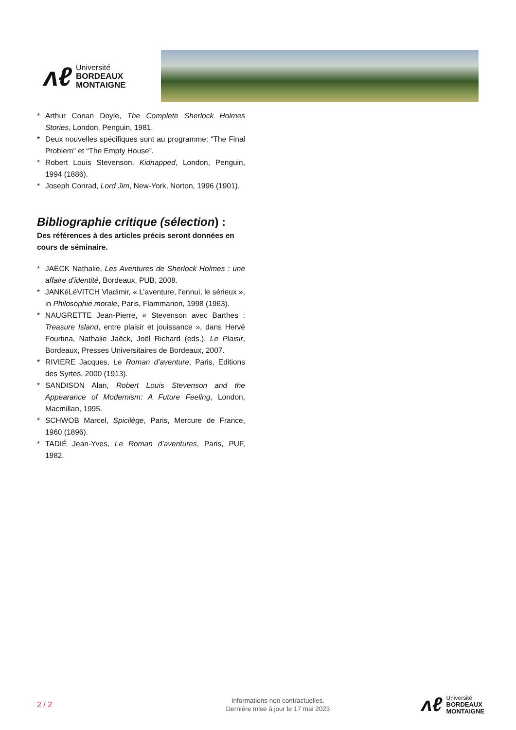ʌℓ
Université
BORDEAUX
MONTAIGNE
* Arthur Conan Doyle, The Complete Sherlock Holmes Stories, London, Penguin, 1981.
* Deux nouvelles spécifiques sont au programme: “The Final Problem” et “The Empty House”.
* Robert Louis Stevenson, Kidnapped, London, Penguin, 1994 (1886).
* Joseph Conrad, Lord Jim, New-York, Norton, 1996 (1901).
Bibliographie critique (sélection) :
Des références à des articles précis seront données en cours de séminaire.
* JAËCK Nathalie, Les Aventures de Sherlock Holmes : une affaire d’identité, Bordeaux, PUB, 2008.
* JANKéLéVITCH Vladimir, « L’aventure, l’ennui, le sérieux », in Philosophie morale, Paris, Flammarion, 1998 (1963).
* NAUGRETTE Jean-Pierre, « Stevenson avec Barthes : Treasure Island, entre plaisir et jouissance », dans Hervé Fourtina, Nathalie Jaëck, Joël Richard (eds.), Le Plaisir, Bordeaux, Presses Universitaires de Bordeaux, 2007.
* RIVIERE Jacques, Le Roman d’aventure, Paris, Editions des Syrtes, 2000 (1913).
* SANDISON Alan, Robert Louis Stevenson and the Appearance of Modernism: A Future Feeling, London, Macmillan, 1995.
* SCHWOB Marcel, Spicilège, Paris, Mercure de France, 1960 (1896).
* TADIÉ Jean-Yves, Le Roman d’aventures, Paris, PUF, 1982.
2 / 2
Informations non contractuelles.
Dernière mise à jour le 17 mai 2023
ʌℓ
Université
BORDEAUX
MONTAIGNE